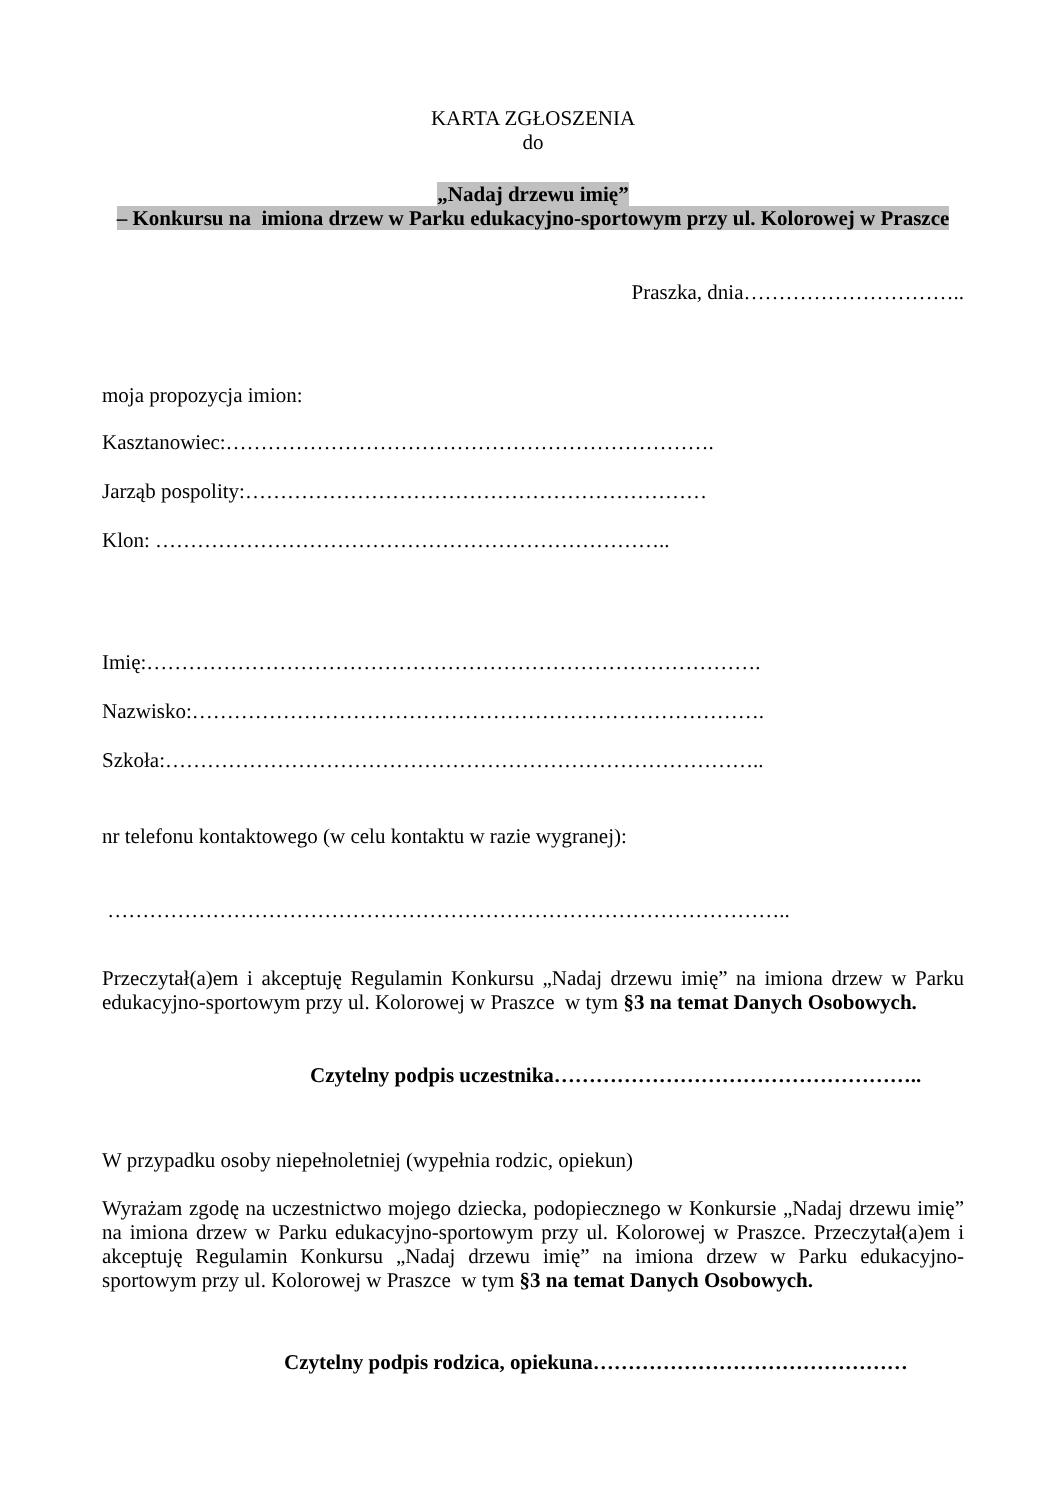KARTA ZGŁOSZENIA
do
„Nadaj drzewu imię”
– Konkursu na imiona drzew w Parku edukacyjno-sportowym przy ul. Kolorowej w Praszce
Praszka, dnia…………………………..
moja propozycja imion:
Kasztanowiec:…………………………………………………………….
Jarząb pospolity:…………………………………………………………
Klon: ………………………………………………………………..
Imię:…………………………………………………………………………….
Nazwisko:……………………………………………………………………….
Szkoła:…………………………………………………………………………..
nr telefonu kontaktowego (w celu kontaktu w razie wygranej):
……………………………………………………………………………………..
Przeczytał(a)em i akceptuję Regulamin Konkursu „Nadaj drzewu imię” na imiona drzew w Parku edukacyjno-sportowym przy ul. Kolorowej w Praszce w tym §3 na temat Danych Osobowych.
Czytelny podpis uczestnika……………………………………………..
W przypadku osoby niepełnoletniej (wypełnia rodzic, opiekun)
Wyrażam zgodę na uczestnictwo mojego dziecka, podopiecznego w Konkursie „Nadaj drzewu imię” na imiona drzew w Parku edukacyjno-sportowym przy ul. Kolorowej w Praszce. Przeczytał(a)em i akceptuję Regulamin Konkursu „Nadaj drzewu imię” na imiona drzew w Parku edukacyjno-sportowym przy ul. Kolorowej w Praszce w tym §3 na temat Danych Osobowych.
Czytelny podpis rodzica, opiekuna………………………………………